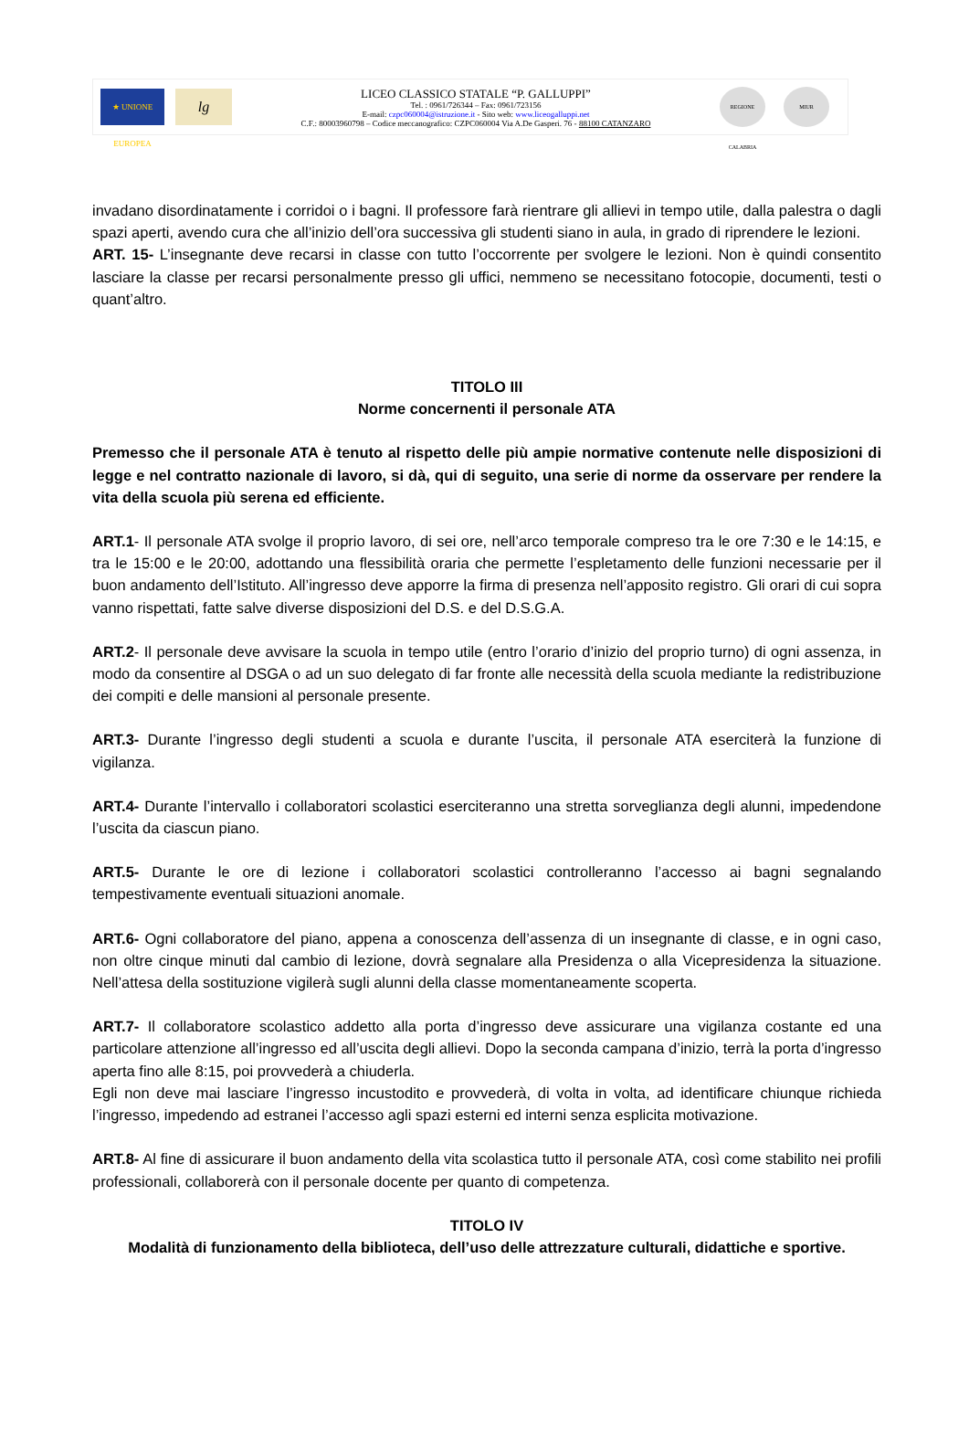★ UNIONE EUROPEA
lg
LICEO CLASSICO STATALE “P. GALLUPPI”
Tel. : 0961/726344 – Fax: 0961/723156
E-mail: czpc060004@istruzione.it - Sito web: www.liceogalluppi.net
C.F.: 80003960798 – Codice meccanografico: CZPC060004 Via A.De Gasperi. 76 - 88100 CATANZARO
REGIONE CALABRIA
MIUR
invadano disordinatamente i corridoi o i bagni. Il professore farà rientrare gli allievi in tempo utile, dalla palestra o dagli spazi aperti, avendo cura che all’inizio dell’ora successiva gli studenti siano in aula, in grado di riprendere le lezioni.
ART. 15- L’insegnante deve recarsi in classe con tutto l’occorrente per svolgere le lezioni. Non è quindi consentito lasciare la classe per recarsi personalmente presso gli uffici, nemmeno se necessitano fotocopie, documenti, testi o quant’altro.
TITOLO III
Norme concernenti il personale ATA
Premesso che il personale ATA è tenuto al rispetto delle più ampie normative contenute nelle disposizioni di legge e nel contratto nazionale di lavoro, si dà, qui di seguito, una serie di norme da osservare per rendere la vita della scuola più serena ed efficiente.
ART.1- Il personale ATA svolge il proprio lavoro, di sei ore, nell’arco temporale compreso tra le ore 7:30 e le 14:15, e tra le 15:00 e le 20:00, adottando una flessibilità oraria che permette l’espletamento delle funzioni necessarie per il buon andamento dell’Istituto. All’ingresso deve apporre la firma di presenza nell’apposito registro. Gli orari di cui sopra vanno rispettati, fatte salve diverse disposizioni del D.S. e del D.S.G.A.
ART.2- Il personale deve avvisare la scuola in tempo utile (entro l’orario d’inizio del proprio turno) di ogni assenza, in modo da consentire al DSGA o ad un suo delegato di far fronte alle necessità della scuola mediante la redistribuzione dei compiti e delle mansioni al personale presente.
ART.3- Durante l’ingresso degli studenti a scuola e durante l’uscita, il personale ATA eserciterà la funzione di vigilanza.
ART.4- Durante l’intervallo i collaboratori scolastici eserciteranno una stretta sorveglianza degli alunni, impedendone l’uscita da ciascun piano.
ART.5- Durante le ore di lezione i collaboratori scolastici controlleranno l’accesso ai bagni segnalando tempestivamente eventuali situazioni anomale.
ART.6- Ogni collaboratore del piano, appena a conoscenza dell’assenza di un insegnante di classe, e in ogni caso, non oltre cinque minuti dal cambio di lezione, dovrà segnalare alla Presidenza o alla Vicepresidenza la situazione. Nell’attesa della sostituzione vigilerà sugli alunni della classe momentaneamente scoperta.
ART.7- Il collaboratore scolastico addetto alla porta d’ingresso deve assicurare una vigilanza costante ed una particolare attenzione all’ingresso ed all’uscita degli allievi. Dopo la seconda campana d’inizio, terrà la porta d’ingresso aperta fino alle 8:15, poi provvederà a chiuderla.
Egli non deve mai lasciare l’ingresso incustodito e provvederà, di volta in volta, ad identificare chiunque richieda l’ingresso, impedendo ad estranei l’accesso agli spazi esterni ed interni senza esplicita motivazione.
ART.8- Al fine di assicurare il buon andamento della vita scolastica tutto il personale ATA, così come stabilito nei profili professionali, collaborerà con il personale docente per quanto di competenza.
TITOLO IV
Modalità di funzionamento della biblioteca, dell’uso delle attrezzature culturali, didattiche e sportive.